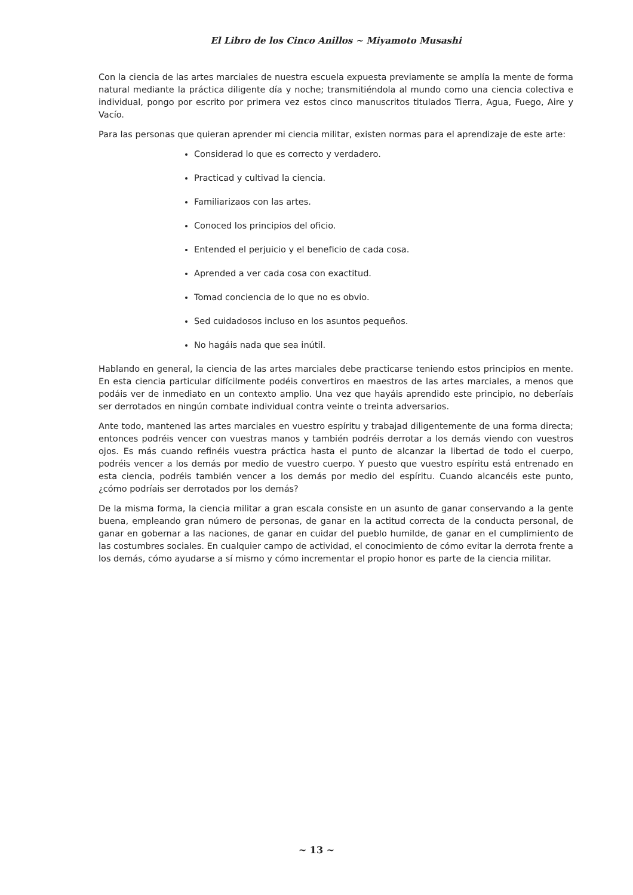El Libro de los Cinco Anillos ~ Miyamoto Musashi
Con la ciencia de las artes marciales de nuestra escuela expuesta previamente se amplía la mente de forma natural mediante la práctica diligente día y noche; transmitiéndola al mundo como una ciencia colectiva e individual, pongo por escrito por primera vez estos cinco manuscritos titulados Tierra, Agua, Fuego, Aire y Vacío.
Para las personas que quieran aprender mi ciencia militar, existen normas para el aprendizaje de este arte:
Considerad lo que es correcto y verdadero.
Practicad y cultivad la ciencia.
Familiarizaos con las artes.
Conoced los principios del oficio.
Entended el perjuicio y el beneficio de cada cosa.
Aprended a ver cada cosa con exactitud.
Tomad conciencia de lo que no es obvio.
Sed cuidadosos incluso en los asuntos pequeños.
No hagáis nada que sea inútil.
Hablando en general, la ciencia de las artes marciales debe practicarse teniendo estos principios en mente. En esta ciencia particular difícilmente podéis convertiros en maestros de las artes marciales, a menos que podáis ver de inmediato en un contexto amplio. Una vez que hayáis aprendido este principio, no deberíais ser derrotados en ningún combate individual contra veinte o treinta adversarios.
Ante todo, mantened las artes marciales en vuestro espíritu y trabajad diligentemente de una forma directa; entonces podréis vencer con vuestras manos y también podréis derrotar a los demás viendo con vuestros ojos. Es más cuando refinéis vuestra práctica hasta el punto de alcanzar la libertad de todo el cuerpo, podréis vencer a los demás por medio de vuestro cuerpo. Y puesto que vuestro espíritu está entrenado en esta ciencia, podréis también vencer a los demás por medio del espíritu. Cuando alcancéis este punto, ¿cómo podríais ser derrotados por los demás?
De la misma forma, la ciencia militar a gran escala consiste en un asunto de ganar conservando a la gente buena, empleando gran número de personas, de ganar en la actitud correcta de la conducta personal, de ganar en gobernar a las naciones, de ganar en cuidar del pueblo humilde, de ganar en el cumplimiento de las costumbres sociales. En cualquier campo de actividad, el conocimiento de cómo evitar la derrota frente a los demás, cómo ayudarse a sí mismo y cómo incrementar el propio honor es parte de la ciencia militar.
~ 13 ~